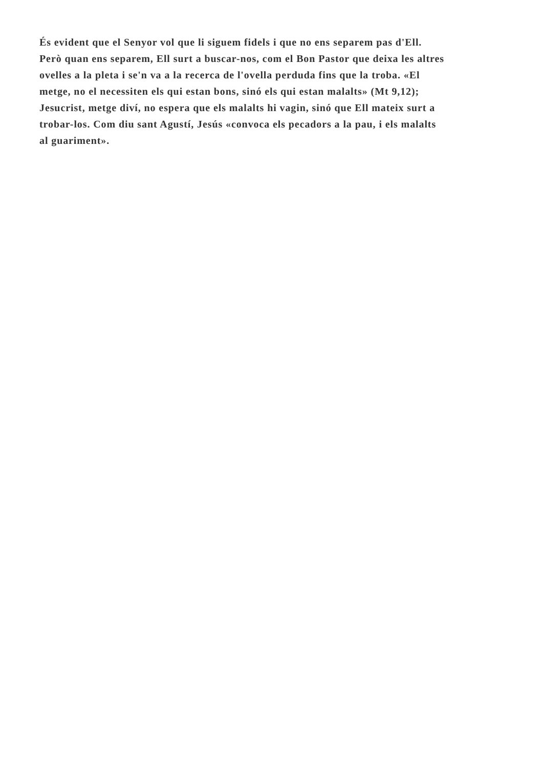És evident que el Senyor vol que li siguem fidels i que no ens separem pas d'Ell.
Però quan ens separem, Ell surt a buscar-nos, com el Bon Pastor que deixa les altres
ovelles a la pleta i se'n va a la recerca de l'ovella perduda fins que la troba. «El
metge, no el necessiten els qui estan bons, sinó els qui estan malalts» (Mt 9,12);
Jesucrist, metge diví, no espera que els malalts hi vagin, sinó que Ell mateix surt a
trobar-los. Com diu sant Agustí, Jesús «convoca els pecadors a la pau, i els malalts
al guariment».